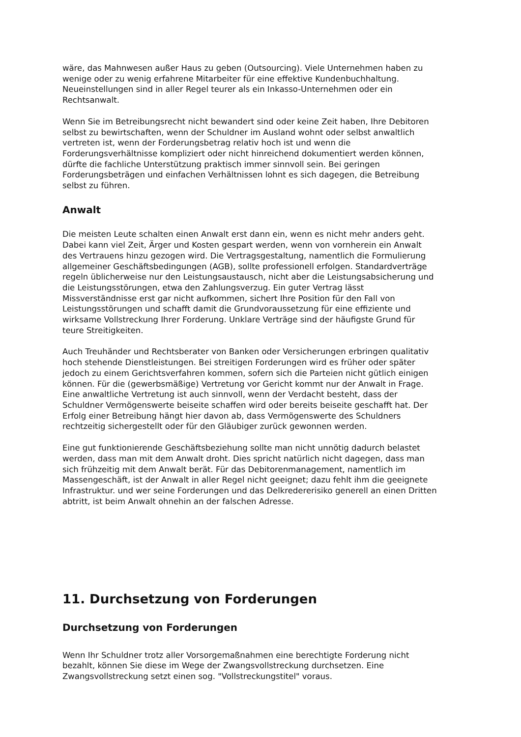wäre, das Mahnwesen außer Haus zu geben (Outsourcing). Viele Unternehmen haben zu wenige oder zu wenig erfahrene Mitarbeiter für eine effektive Kundenbuchhaltung. Neueinstellungen sind in aller Regel teurer als ein Inkasso-Unternehmen oder ein Rechtsanwalt.
Wenn Sie im Betreibungsrecht nicht bewandert sind oder keine Zeit haben, Ihre Debitoren selbst zu bewirtschaften, wenn der Schuldner im Ausland wohnt oder selbst anwaltlich vertreten ist, wenn der Forderungsbetrag relativ hoch ist und wenn die Forderungsverhältnisse kompliziert oder nicht hinreichend dokumentiert werden können, dürfte die fachliche Unterstützung praktisch immer sinnvoll sein. Bei geringen Forderungsbeträgen und einfachen Verhältnissen lohnt es sich dagegen, die Betreibung selbst zu führen.
Anwalt
Die meisten Leute schalten einen Anwalt erst dann ein, wenn es nicht mehr anders geht. Dabei kann viel Zeit, Ärger und Kosten gespart werden, wenn von vornherein ein Anwalt des Vertrauens hinzu gezogen wird. Die Vertragsgestaltung, namentlich die Formulierung allgemeiner Geschäftsbedingungen (AGB), sollte professionell erfolgen. Standardverträge regeln üblicherweise nur den Leistungsaustausch, nicht aber die Leistungsabsicherung und die Leistungsstörungen, etwa den Zahlungsverzug. Ein guter Vertrag lässt Missverständnisse erst gar nicht aufkommen, sichert Ihre Position für den Fall von Leistungsstörungen und schafft damit die Grundvoraussetzung für eine effiziente und wirksame Vollstreckung Ihrer Forderung. Unklare Verträge sind der häufigste Grund für teure Streitigkeiten.
Auch Treuhänder und Rechtsberater von Banken oder Versicherungen erbringen qualitativ hoch stehende Dienstleistungen. Bei streitigen Forderungen wird es früher oder später jedoch zu einem Gerichtsverfahren kommen, sofern sich die Parteien nicht gütlich einigen können. Für die (gewerbsmäßige) Vertretung vor Gericht kommt nur der Anwalt in Frage. Eine anwaltliche Vertretung ist auch sinnvoll, wenn der Verdacht besteht, dass der Schuldner Vermögenswerte beiseite schaffen wird oder bereits beiseite geschafft hat. Der Erfolg einer Betreibung hängt hier davon ab, dass Vermögenswerte des Schuldners rechtzeitig sichergestellt oder für den Gläubiger zurück gewonnen werden.
Eine gut funktionierende Geschäftsbeziehung sollte man nicht unnötig dadurch belastet werden, dass man mit dem Anwalt droht. Dies spricht natürlich nicht dagegen, dass man sich frühzeitig mit dem Anwalt berät. Für das Debitorenmanagement, namentlich im Massengeschäft, ist der Anwalt in aller Regel nicht geeignet; dazu fehlt ihm die geeignete Infrastruktur. und wer seine Forderungen und das Delkredererisiko generell an einen Dritten abtritt, ist beim Anwalt ohnehin an der falschen Adresse.
11. Durchsetzung von Forderungen
Durchsetzung von Forderungen
Wenn Ihr Schuldner trotz aller Vorsorgemaßnahmen eine berechtigte Forderung nicht bezahlt, können Sie diese im Wege der Zwangsvollstreckung durchsetzen. Eine Zwangsvollstreckung setzt einen sog. "Vollstreckungstitel" voraus.